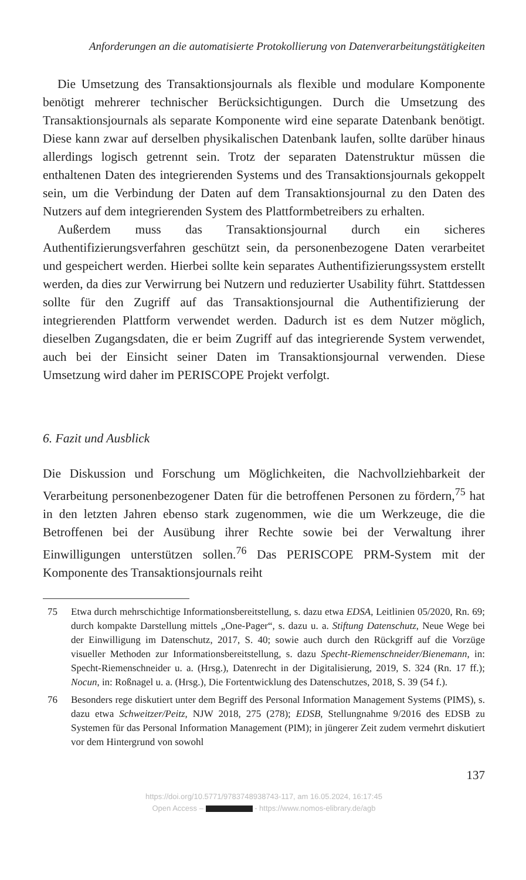Anforderungen an die automatisierte Protokollierung von Datenverarbeitungstätigkeiten
Die Umsetzung des Transaktionsjournals als flexible und modulare Komponente benötigt mehrerer technischer Berücksichtigungen. Durch die Umsetzung des Transaktionsjournals als separate Komponente wird eine separate Datenbank benötigt. Diese kann zwar auf derselben physikalischen Datenbank laufen, sollte darüber hinaus allerdings logisch getrennt sein. Trotz der separaten Datenstruktur müssen die enthaltenen Daten des integrierenden Systems und des Transaktionsjournals gekoppelt sein, um die Verbindung der Daten auf dem Transaktionsjournal zu den Daten des Nutzers auf dem integrierenden System des Plattformbetreibers zu erhalten.
Außerdem muss das Transaktionsjournal durch ein sicheres Authentifizierungsverfahren geschützt sein, da personenbezogene Daten verarbeitet und gespeichert werden. Hierbei sollte kein separates Authentifizierungssystem erstellt werden, da dies zur Verwirrung bei Nutzern und reduzierter Usability führt. Stattdessen sollte für den Zugriff auf das Transaktionsjournal die Authentifizierung der integrierenden Plattform verwendet werden. Dadurch ist es dem Nutzer möglich, dieselben Zugangsdaten, die er beim Zugriff auf das integrierende System verwendet, auch bei der Einsicht seiner Daten im Transaktionsjournal verwenden. Diese Umsetzung wird daher im PERISCOPE Projekt verfolgt.
6. Fazit und Ausblick
Die Diskussion und Forschung um Möglichkeiten, die Nachvollziehbarkeit der Verarbeitung personenbezogener Daten für die betroffenen Personen zu fördern,<sup>75</sup> hat in den letzten Jahren ebenso stark zugenommen, wie die um Werkzeuge, die die Betroffenen bei der Ausübung ihrer Rechte sowie bei der Verwaltung ihrer Einwilligungen unterstützen sollen.<sup>76</sup> Das PERISCOPE PRM-System mit der Komponente des Transaktionsjournals reiht
75 Etwa durch mehrschichtige Informationsbereitstellung, s. dazu etwa EDSA, Leitlinien 05/2020, Rn. 69; durch kompakte Darstellung mittels „One-Pager“, s. dazu u. a. Stiftung Datenschutz, Neue Wege bei der Einwilligung im Datenschutz, 2017, S. 40; sowie auch durch den Rückgriff auf die Vorzüge visueller Methoden zur Informationsbereitstellung, s. dazu Specht-Riemenschneider/Bienemann, in: Specht-Riemenschneider u. a. (Hrsg.), Datenrecht in der Digitalisierung, 2019, S. 324 (Rn. 17 ff.); Nocun, in: Roßnagel u. a. (Hrsg.), Die Fortentwicklung des Datenschutzes, 2018, S. 39 (54 f.).
76 Besonders rege diskutiert unter dem Begriff des Personal Information Management Systems (PIMS), s. dazu etwa Schweitzer/Peitz, NJW 2018, 275 (278); EDSB, Stellungnahme 9/2016 des EDSB zu Systemen für das Personal Information Management (PIM); in jüngerer Zeit zudem vermehrt diskutiert vor dem Hintergrund von sowohl
137
https://doi.org/10.5771/9783748938743-117, am 16.05.2024, 16:17:45
Open Access – - https://www.nomos-elibrary.de/agb